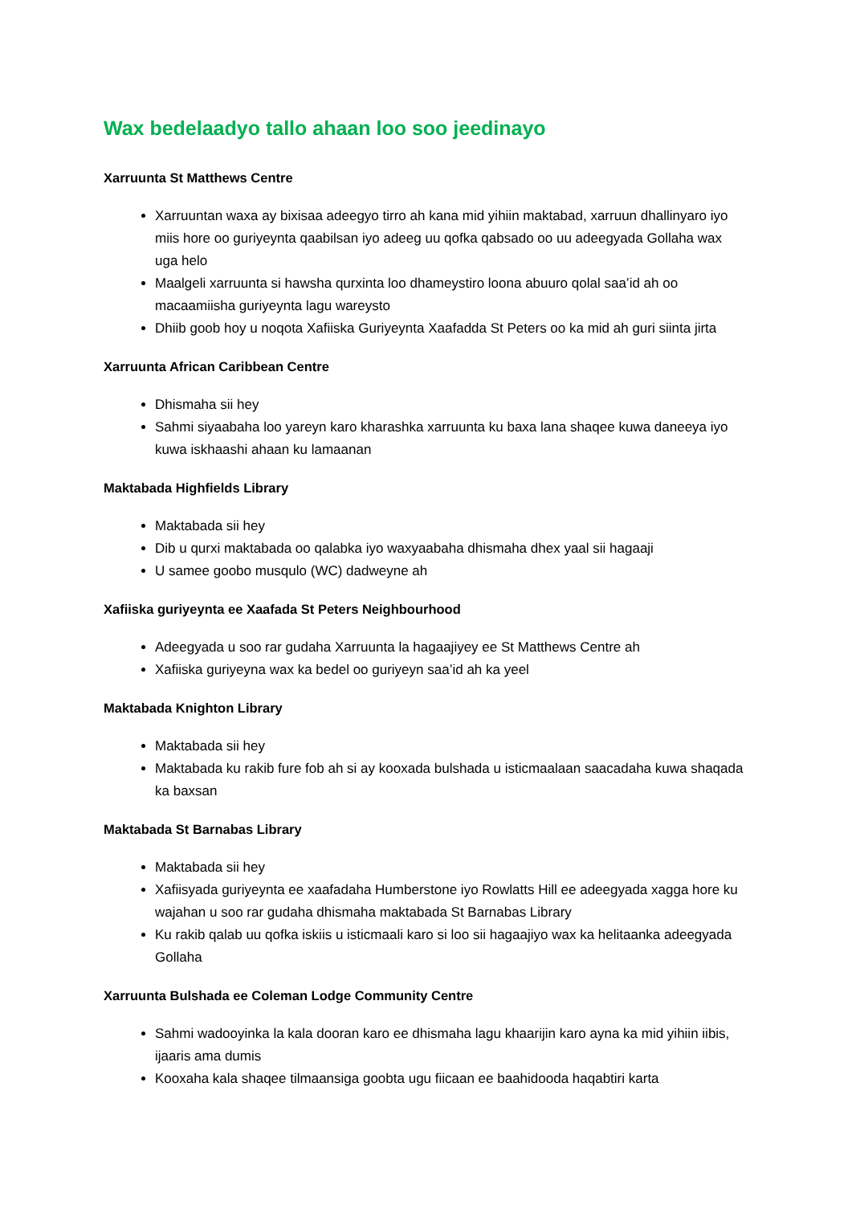Wax bedelaadyo tallo ahaan loo soo jeedinayo
Xarruunta St Matthews Centre
Xarruuntan waxa ay bixisaa adeegyo tirro ah kana mid yihiin maktabad, xarruun dhallinyaro iyo miis hore oo guriyeynta qaabilsan iyo adeeg uu qofka qabsado oo uu adeegyada Gollaha wax uga helo
Maalgeli xarruunta si hawsha qurxinta loo dhameystiro loona abuuro qolal saa’id ah oo macaamiisha guriyeynta lagu wareysto
Dhiib goob hoy u noqota Xafiiska Guriyeynta Xaafadda St Peters oo ka mid ah guri siinta jirta
Xarruunta African Caribbean Centre
Dhismaha sii hey
Sahmi siyaabaha loo yareyn karo kharashka xarruunta ku baxa lana shaqee kuwa daneeya iyo kuwa iskhaashi ahaan ku lamaanan
Maktabada Highfields Library
Maktabada sii hey
Dib u qurxi maktabada oo qalabka iyo waxyaabaha dhismaha dhex yaal sii hagaaji
U samee goobo musqulo (WC) dadweyne ah
Xafiiska guriyeynta ee Xaafada St Peters Neighbourhood
Adeegyada u soo rar gudaha Xarruunta la hagaajiyey ee St Matthews Centre ah
Xafiiska guriyeyna wax ka bedel oo guriyeyn saa’id ah ka yeel
Maktabada Knighton Library
Maktabada sii hey
Maktabada ku rakib fure fob ah si ay kooxada bulshada u isticmaalaan saacadaha kuwa shaqada ka baxsan
Maktabada St Barnabas Library
Maktabada sii hey
Xafiisyada guriyeynta ee xaafadaha Humberstone iyo Rowlatts Hill ee adeegyada xagga hore ku wajahan u soo rar gudaha dhismaha maktabada St Barnabas Library
Ku rakib qalab uu qofka iskiis u isticmaali karo si loo sii hagaajiyo wax ka helitaanka adeegyada Gollaha
Xarruunta Bulshada ee Coleman Lodge Community Centre
Sahmi wadooyinka la kala dooran karo ee dhismaha lagu khaarijin karo ayna ka mid yihiin iibis, ijaaris ama dumis
Kooxaha kala shaqee tilmaansiga goobta ugu fiicaan ee baahidooda haqabtiri karta